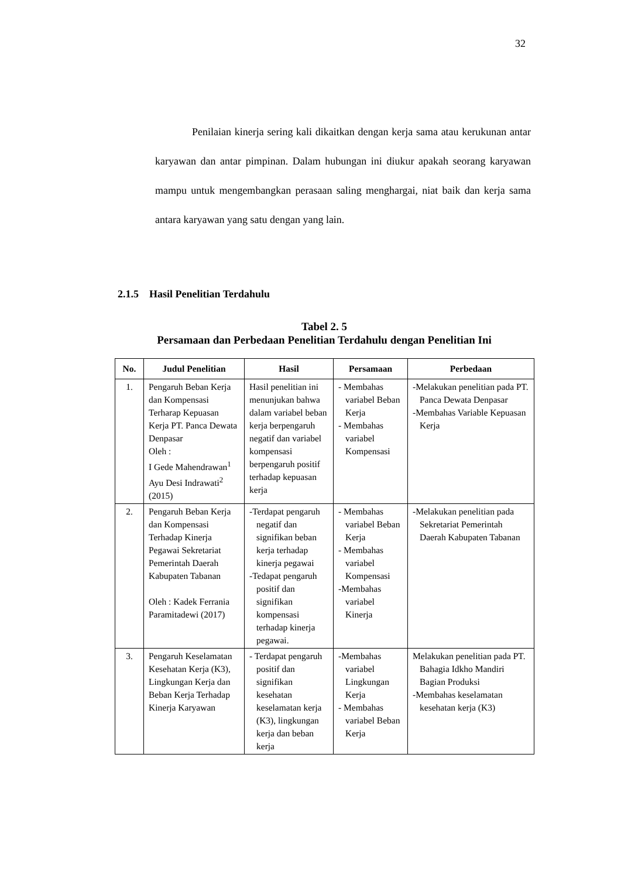32
Penilaian kinerja sering kali dikaitkan dengan kerja sama atau kerukunan antar karyawan dan antar pimpinan. Dalam hubungan ini diukur apakah seorang karyawan mampu untuk mengembangkan perasaan saling menghargai, niat baik dan kerja sama antara karyawan yang satu dengan yang lain.
2.1.5 Hasil Penelitian Terdahulu
Tabel 2. 5
Persamaan dan Perbedaan Penelitian Terdahulu dengan Penelitian Ini
| No. | Judul Penelitian | Hasil | Persamaan | Perbedaan |
| --- | --- | --- | --- | --- |
| 1. | Pengaruh Beban Kerja dan Kompensasi Terharap Kepuasan Kerja PT. Panca Dewata Denpasar Oleh : I Gede Mahendrawan<sup>1</sup> Ayu Desi Indrawati<sup>2</sup> (2015) | Hasil penelitian ini menunjukan bahwa dalam variabel beban kerja berpengaruh negatif dan variabel kompensasi berpengaruh positif terhadap kepuasan kerja | - Membahas variabel Beban Kerja - Membahas variabel Kompensasi | -Melakukan penelitian pada PT. Panca Dewata Denpasar -Membahas Variable Kepuasan Kerja |
| 2. | Pengaruh Beban Kerja dan Kompensasi Terhadap Kinerja Pegawai Sekretariat Pemerintah Daerah Kabupaten Tabanan Oleh : Kadek Ferrania Paramitadewi (2017) | -Terdapat pengaruh negatif dan signifikan beban kerja terhadap kinerja pegawai -Tedapat pengaruh positif dan signifikan kompensasi terhadap kinerja pegawai. | - Membahas variabel Beban Kerja - Membahas variabel Kompensasi -Membahas variabel Kinerja | -Melakukan penelitian pada Sekretariat Pemerintah Daerah Kabupaten Tabanan |
| 3. | Pengaruh Keselamatan Kesehatan Kerja (K3), Lingkungan Kerja dan Beban Kerja Terhadap Kinerja Karyawan | - Terdapat pengaruh positif dan signifikan kesehatan keselamatan kerja (K3), lingkungan kerja dan beban kerja | -Membahas variabel Lingkungan Kerja - Membahas variabel Beban Kerja | Melakukan penelitian pada PT. Bahagia Idkho Mandiri Bagian Produksi -Membahas keselamatan kesehatan kerja (K3) |